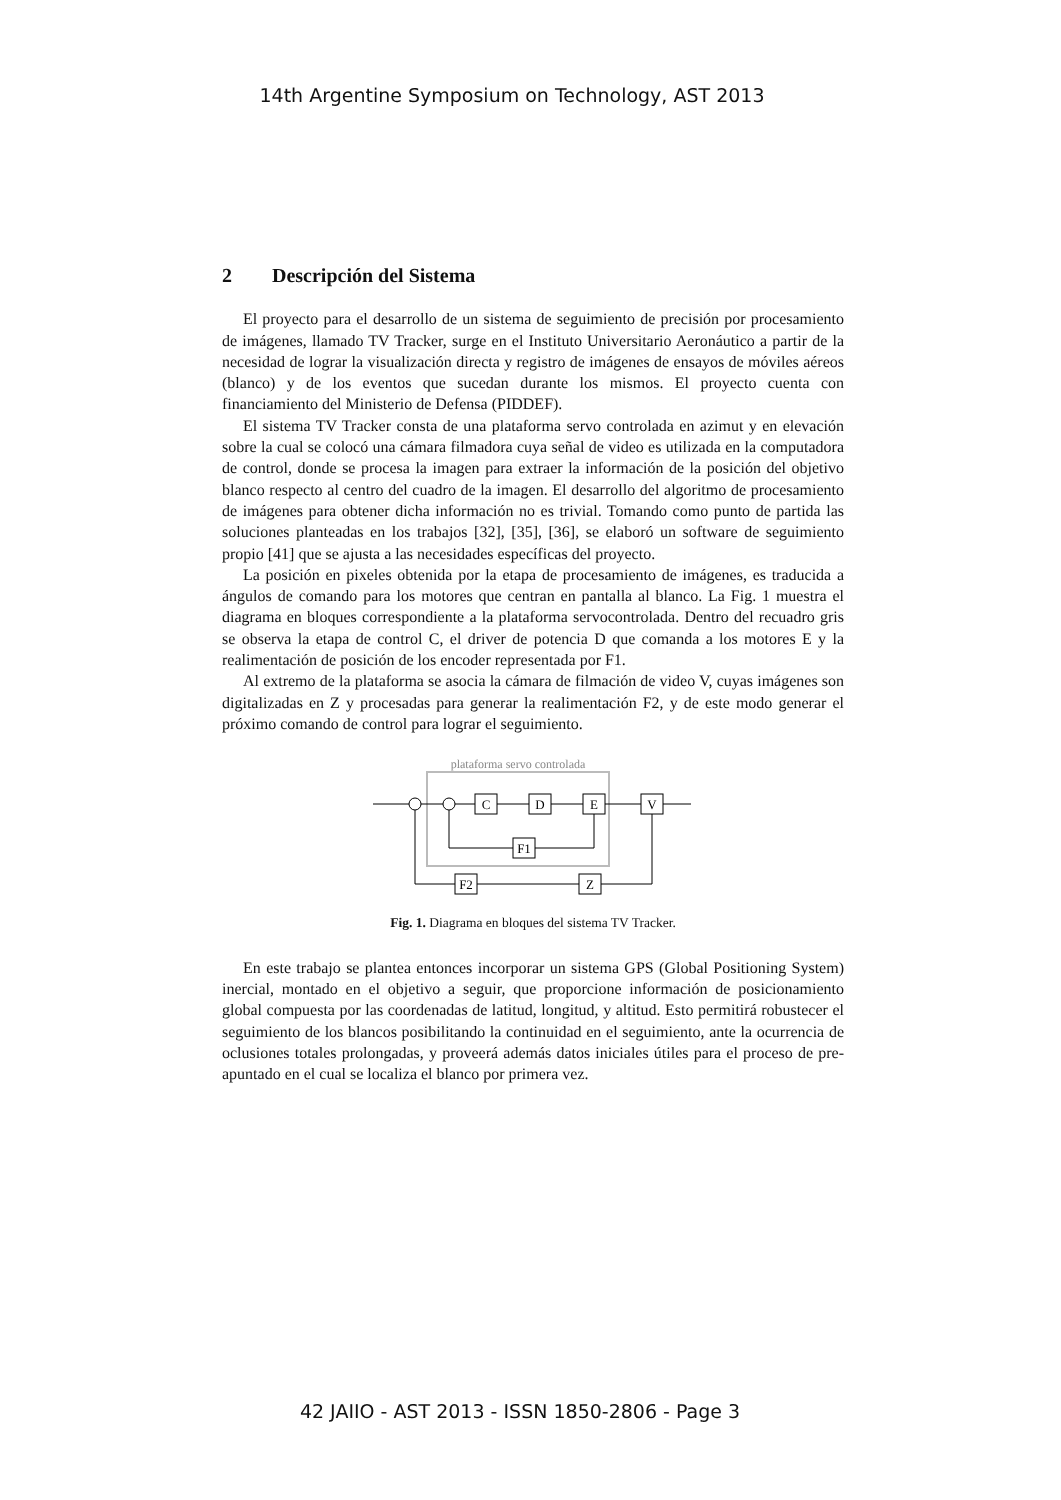14th Argentine Symposium on Technology, AST 2013
2 Descripción del Sistema
El proyecto para el desarrollo de un sistema de seguimiento de precisión por procesamiento de imágenes, llamado TV Tracker, surge en el Instituto Universitario Aeronáutico a partir de la necesidad de lograr la visualización directa y registro de imágenes de ensayos de móviles aéreos (blanco) y de los eventos que sucedan durante los mismos. El proyecto cuenta con financiamiento del Ministerio de Defensa (PIDDEF).
El sistema TV Tracker consta de una plataforma servo controlada en azimut y en elevación sobre la cual se colocó una cámara filmadora cuya señal de video es utilizada en la computadora de control, donde se procesa la imagen para extraer la información de la posición del objetivo blanco respecto al centro del cuadro de la imagen. El desarrollo del algoritmo de procesamiento de imágenes para obtener dicha información no es trivial. Tomando como punto de partida las soluciones planteadas en los trabajos [32], [35], [36], se elaboró un software de seguimiento propio [41] que se ajusta a las necesidades específicas del proyecto.
La posición en pixeles obtenida por la etapa de procesamiento de imágenes, es traducida a ángulos de comando para los motores que centran en pantalla al blanco. La Fig. 1 muestra el diagrama en bloques correspondiente a la plataforma servocontrolada. Dentro del recuadro gris se observa la etapa de control C, el driver de potencia D que comanda a los motores E y la realimentación de posición de los encoder representada por F1.
Al extremo de la plataforma se asocia la cámara de filmación de video V, cuyas imágenes son digitalizadas en Z y procesadas para generar la realimentación F2, y de este modo generar el próximo comando de control para lograr el seguimiento.
plataforma servo controlada
C
D
E
V
F1
Z
F2
Fig. 1. Diagrama en bloques del sistema TV Tracker.
En este trabajo se plantea entonces incorporar un sistema GPS (Global Positioning System) inercial, montado en el objetivo a seguir, que proporcione información de posicionamiento global compuesta por las coordenadas de latitud, longitud, y altitud. Esto permitirá robustecer el seguimiento de los blancos posibilitando la continuidad en el seguimiento, ante la ocurrencia de oclusiones totales prolongadas, y proveerá además datos iniciales útiles para el proceso de pre-apuntado en el cual se localiza el blanco por primera vez.
42 JAIIO - AST 2013 - ISSN 1850-2806 - Page 3